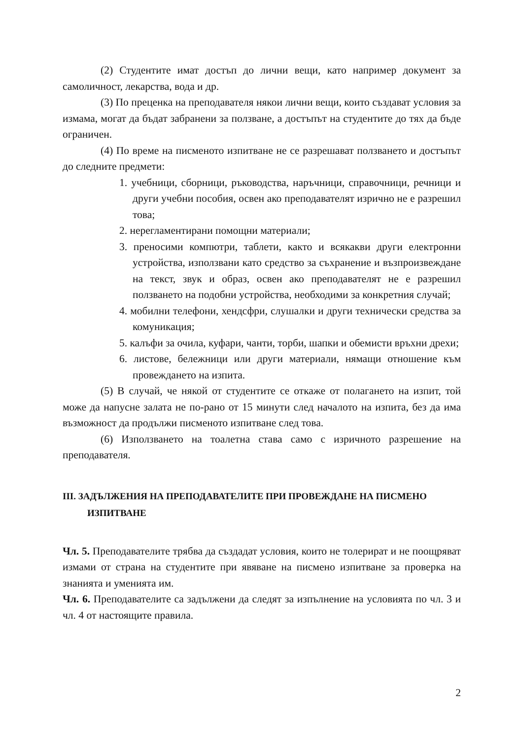(2) Студентите имат достъп до лични вещи, като например документ за самоличност, лекарства, вода и др.
(3) По преценка на преподавателя някои лични вещи, които създават условия за измама, могат да бъдат забранени за ползване, а достъпът на студентите до тях да бъде ограничен.
(4) По време на писменото изпитване не се разрешават ползването и достъпът до следните предмети:
1. учебници, сборници, ръководства, наръчници, справочници, речници и други учебни пособия, освен ако преподавателят изрично не е разрешил това;
2. нерегламентирани помощни материали;
3. преносими компютри, таблети, както и всякакви други електронни устройства, използвани като средство за съхранение и възпроизвеждане на текст, звук и образ, освен ако преподавателят не е разрешил ползването на подобни устройства, необходими за конкретния случай;
4. мобилни телефони, хендсфри, слушалки и други технически средства за комуникация;
5. калъфи за очила, куфари, чанти, торби, шапки и обемисти връхни дрехи;
6. листове, бележници или други материали, нямащи отношение към провеждането на изпита.
(5) В случай, че някой от студентите се откаже от полагането на изпит, той може да напусне залата не по-рано от 15 минути след началото на изпита, без да има възможност да продължи писменото изпитване след това.
(6) Използването на тоалетна става само с изричното разрешение на преподавателя.
III. ЗАДЪЛЖЕНИЯ НА ПРЕПОДАВАТЕЛИТЕ ПРИ ПРОВЕЖДАНЕ НА ПИСМЕНО ИЗПИТВАНЕ
Чл. 5. Преподавателите трябва да създадат условия, които не толерират и не поощряват измами от страна на студентите при явяване на писмено изпитване за проверка на знанията и уменията им.
Чл. 6. Преподавателите са задължени да следят за изпълнение на условията по чл. 3 и чл. 4 от настоящите правила.
2